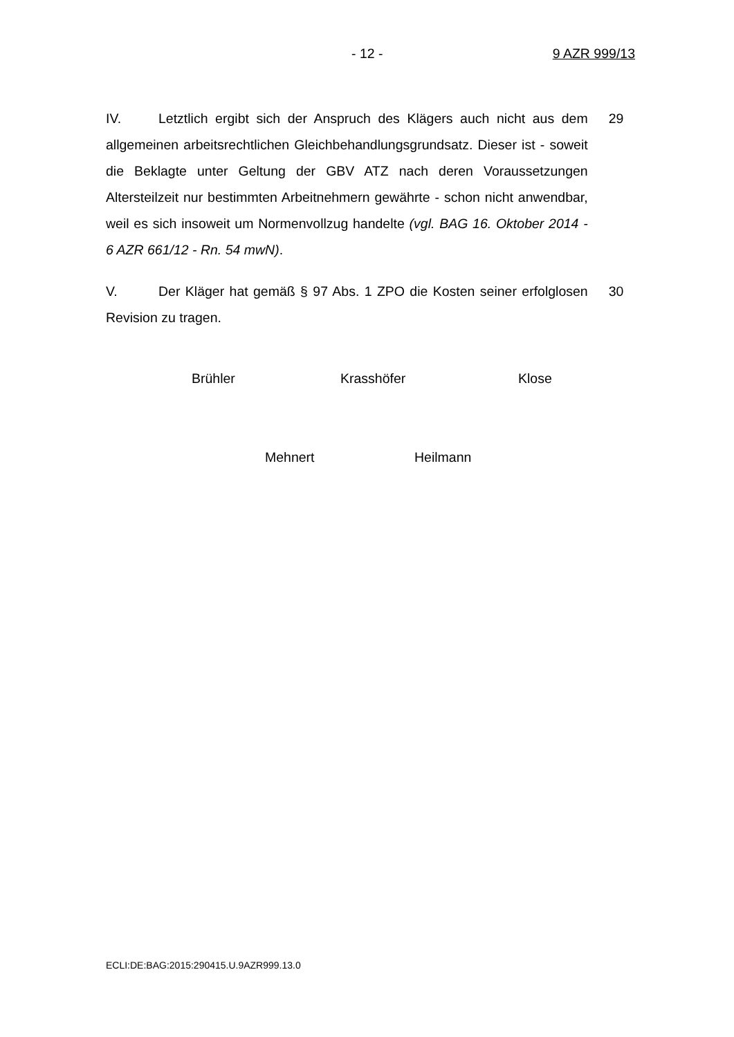- 12 - 9 AZR 999/13
IV. Letztlich ergibt sich der Anspruch des Klägers auch nicht aus dem allgemeinen arbeitsrechtlichen Gleichbehandlungsgrundsatz. Dieser ist - soweit die Beklagte unter Geltung der GBV ATZ nach deren Voraussetzungen Altersteilzeit nur bestimmten Arbeitnehmern gewährte - schon nicht anwendbar, weil es sich insoweit um Normenvollzug handelte (vgl. BAG 16. Oktober 2014 - 6 AZR 661/12 - Rn. 54 mwN).
29
V. Der Kläger hat gemäß § 97 Abs. 1 ZPO die Kosten seiner erfolglosen Revision zu tragen.
30
Brühler Krasshöfer Klose
Mehnert Heilmann
ECLI:DE:BAG:2015:290415.U.9AZR999.13.0